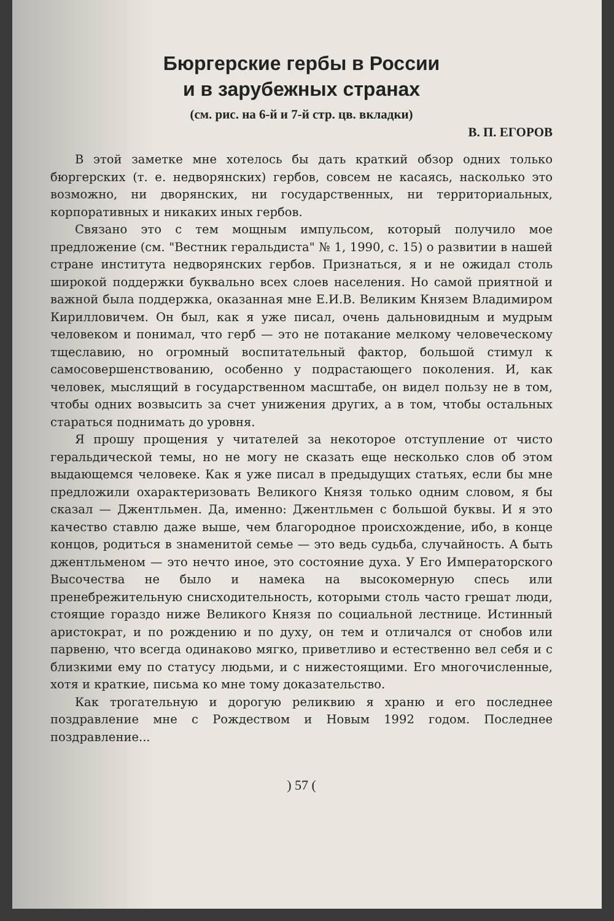Бюргерские гербы в России
и в зарубежных странах
(см. рис. на 6-й и 7-й стр. цв. вкладки)
В. П. ЕГОРОВ
В этой заметке мне хотелось бы дать краткий обзор одних только бюргерских (т. е. недворянских) гербов, совсем не касаясь, насколько это возможно, ни дворянских, ни государственных, ни территориальных, корпоративных и никаких иных гербов.
Связано это с тем мощным импульсом, который получило мое предложение (см. "Вестник геральдиста" № 1, 1990, с. 15) о развитии в нашей стране института недворянских гербов. Признаться, я и не ожидал столь широкой поддержки буквально всех слоев населения. Но самой приятной и важной была поддержка, оказанная мне Е.И.В. Великим Князем Владимиром Кирилловичем. Он был, как я уже писал, очень дальновидным и мудрым человеком и понимал, что герб — это не потакание мелкому человеческому тщеславию, но огромный воспитательный фактор, большой стимул к самосовершенствованию, особенно у подрастающего поколения. И, как человек, мыслящий в государственном масштабе, он видел пользу не в том, чтобы одних возвысить за счет унижения других, а в том, чтобы остальных стараться поднимать до уровня.
Я прошу прощения у читателей за некоторое отступление от чисто геральдической темы, но не могу не сказать еще несколько слов об этом выдающемся человеке. Как я уже писал в предыдущих статьях, если бы мне предложили охарактеризовать Великого Князя только одним словом, я бы сказал — Джентльмен. Да, именно: Джентльмен с большой буквы. И я это качество ставлю даже выше, чем благородное происхождение, ибо, в конце концов, родиться в знаменитой семье — это ведь судьба, случайность. А быть джентльменом — это нечто иное, это состояние духа. У Его Императорского Высочества не было и намека на высокомерную спесь или пренебрежительную снисходительность, которыми столь часто грешат люди, стоящие гораздо ниже Великого Князя по социальной лестнице. Истинный аристократ, и по рождению и по духу, он тем и отличался от снобов или парвеню, что всегда одинаково мягко, приветливо и естественно вел себя и с близкими ему по статусу людьми, и с нижестоящими. Его многочисленные, хотя и краткие, письма ко мне тому доказательство.
Как трогательную и дорогую реликвию я храню и его последнее поздравление мне с Рождеством и Новым 1992 годом. Последнее поздравление...
) 57 (